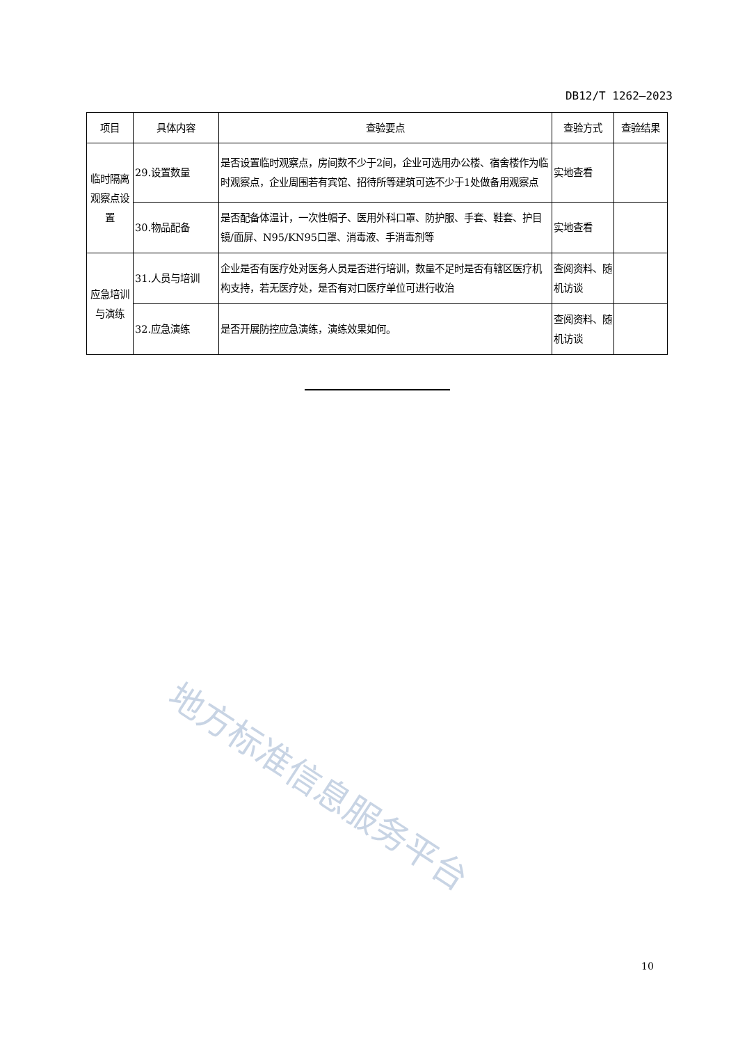DB12/T 1262—2023
| 项目 | 具体内容 | 查验要点 | 查验方式 | 查验结果 |
| --- | --- | --- | --- | --- |
| 临时隔离观察点设置 | 29.设置数量 | 是否设置临时观察点，房间数不少于2间，企业可选用办公楼、宿舍楼作为临时观察点，企业周围若有宾馆、招待所等建筑可选不少于1处做备用观察点 | 实地查看 | |
| | 30.物品配备 | 是否配备体温计，一次性帽子、医用外科口罩、防护服、手套、鞋套、护目镜/面屏、N95/KN95口罩、消毒液、手消毒剂等 | 实地查看 | |
| 应急培训与演练 | 31.人员与培训 | 企业是否有医疗处对医务人员是否进行培训，数量不足时是否有辖区医疗机构支持，若无医疗处，是否有对口医疗单位可进行收治 | 查阅资料、随机访谈 | |
| | 32.应急演练 | 是否开展防控应急演练，演练效果如何。 | 查阅资料、随机访谈 | |
地方标准信息服务平台
10